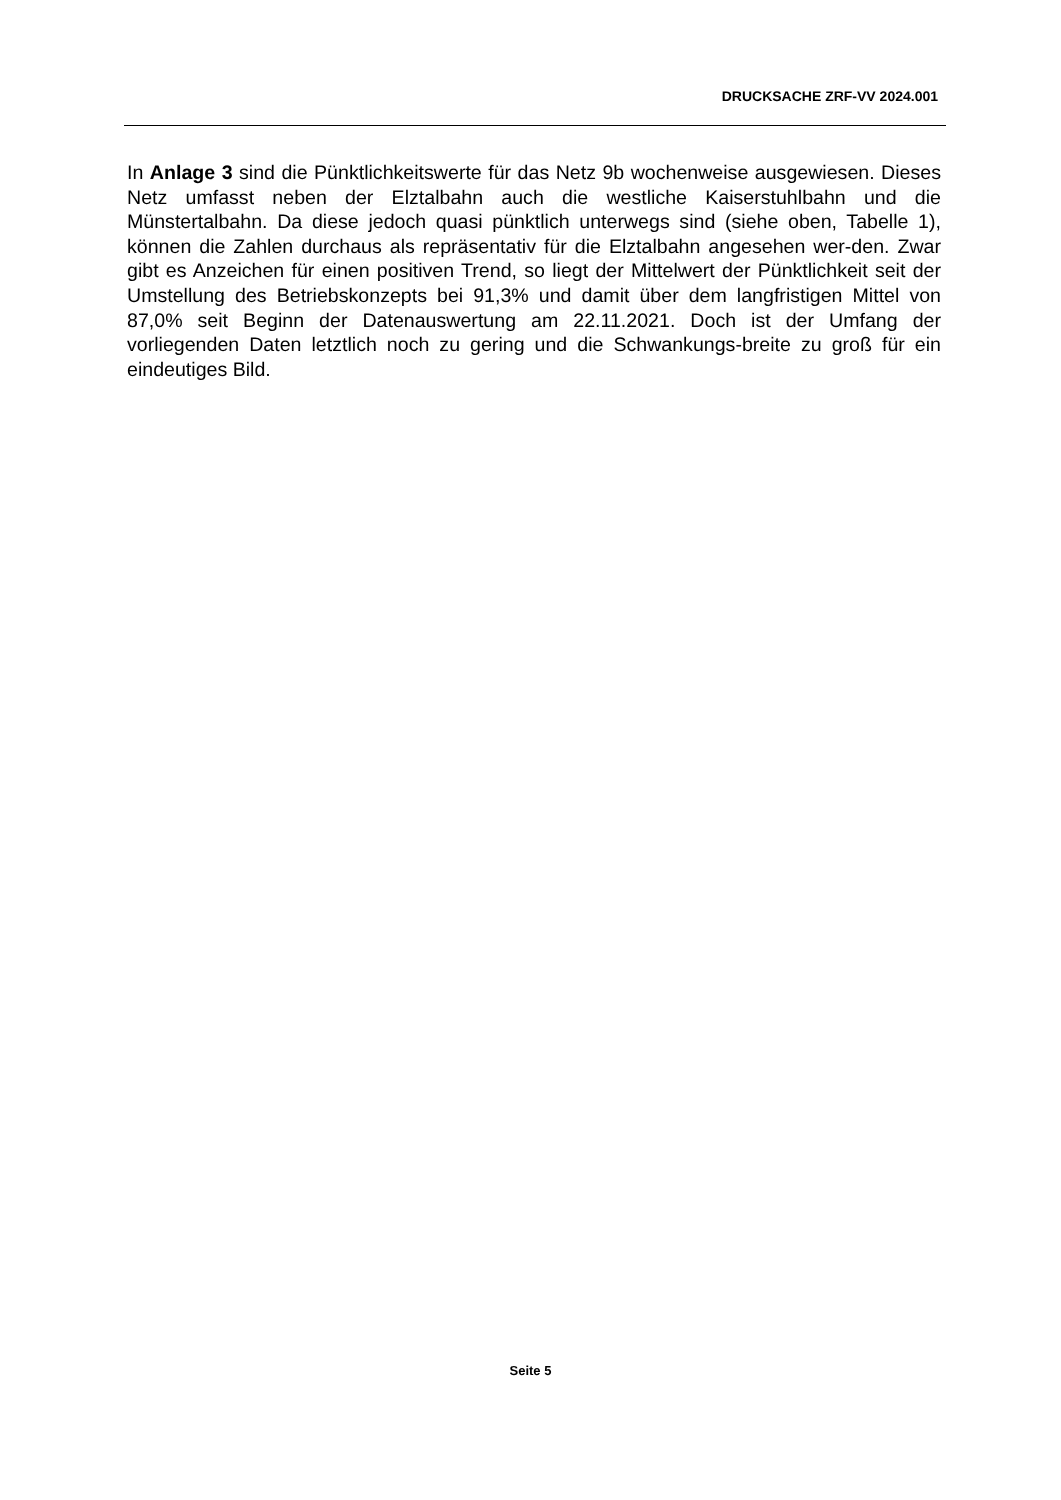DRUCKSACHE ZRF-VV 2024.001
In Anlage 3 sind die Pünktlichkeitswerte für das Netz 9b wochenweise ausgewiesen. Dieses Netz umfasst neben der Elztalbahn auch die westliche Kaiserstuhlbahn und die Münstertalbahn. Da diese jedoch quasi pünktlich unterwegs sind (siehe oben, Tabelle 1), können die Zahlen durchaus als repräsentativ für die Elztalbahn angesehen wer-den. Zwar gibt es Anzeichen für einen positiven Trend, so liegt der Mittelwert der Pünktlichkeit seit der Umstellung des Betriebskonzepts bei 91,3% und damit über dem langfristigen Mittel von 87,0% seit Beginn der Datenauswertung am 22.11.2021. Doch ist der Umfang der vorliegenden Daten letztlich noch zu gering und die Schwankungs-breite zu groß für ein eindeutiges Bild.
Seite 5